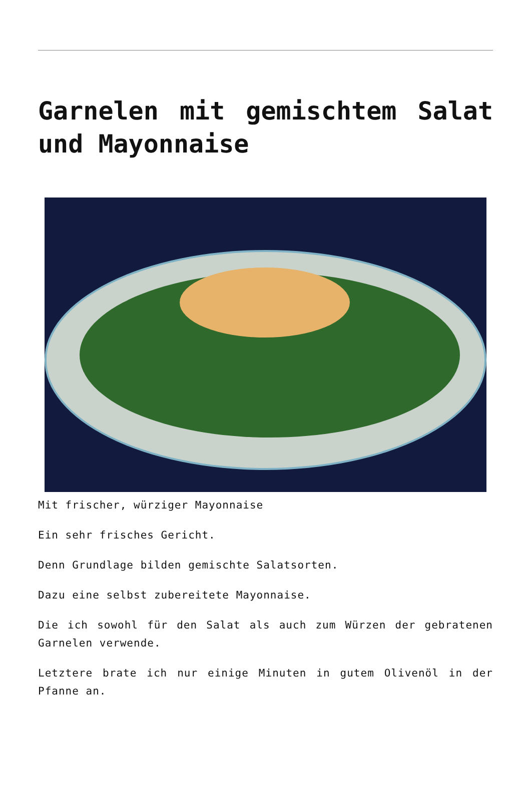Garnelen mit gemischtem Salat und Mayonnaise
Mit frischer, würziger Mayonnaise
Ein sehr frisches Gericht.
Denn Grundlage bilden gemischte Salatsorten.
Dazu eine selbst zubereitete Mayonnaise.
Die ich sowohl für den Salat als auch zum Würzen der gebratenen Garnelen verwende.
Letztere brate ich nur einige Minuten in gutem Olivenöl in der Pfanne an.